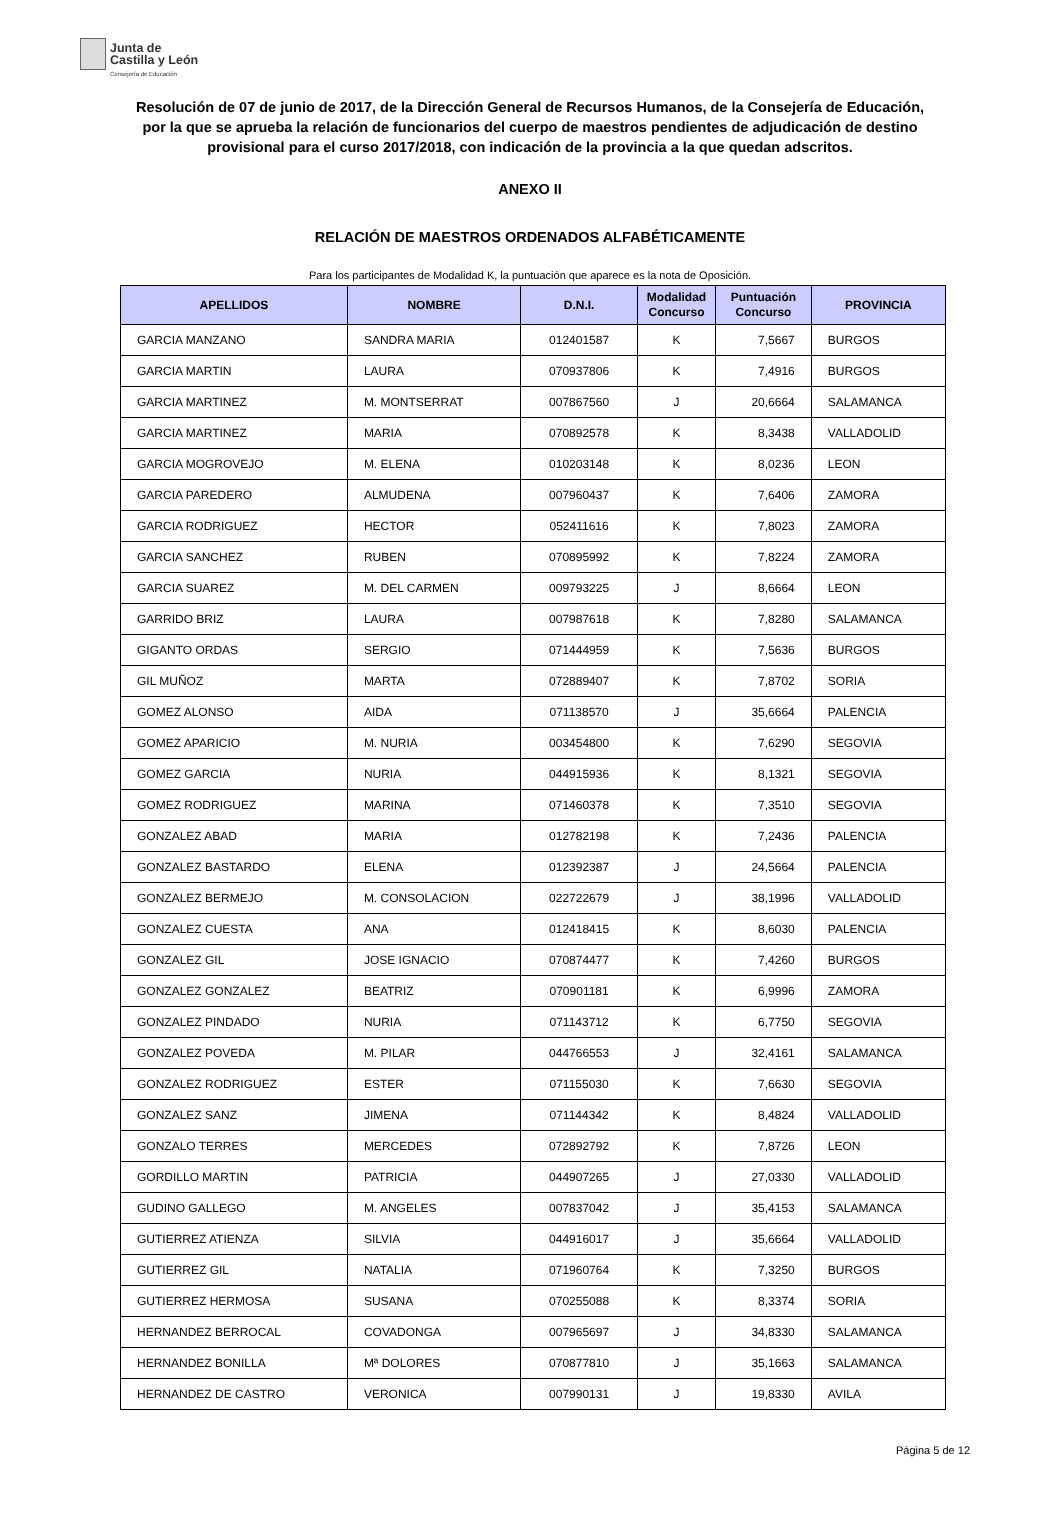Junta de
Castilla y León
Consejería de Educación
Resolución de 07 de junio de 2017, de la Dirección General de Recursos Humanos, de la Consejería de Educación, por la que se aprueba la relación de funcionarios del cuerpo de maestros pendientes de adjudicación de destino provisional para el curso 2017/2018, con indicación de la provincia a la que quedan adscritos.
ANEXO II
RELACIÓN DE MAESTROS ORDENADOS ALFABÉTICAMENTE
Para los participantes de Modalidad K, la puntuación que aparece es la nota de Oposición.
| APELLIDOS | NOMBRE | D.N.I. | Modalidad Concurso | Puntuación Concurso | PROVINCIA |
| --- | --- | --- | --- | --- | --- |
| GARCIA MANZANO | SANDRA MARIA | 012401587 | K | 7,5667 | BURGOS |
| GARCIA MARTIN | LAURA | 070937806 | K | 7,4916 | BURGOS |
| GARCIA MARTINEZ | M. MONTSERRAT | 007867560 | J | 20,6664 | SALAMANCA |
| GARCIA MARTINEZ | MARIA | 070892578 | K | 8,3438 | VALLADOLID |
| GARCIA MOGROVEJO | M. ELENA | 010203148 | K | 8,0236 | LEON |
| GARCIA PAREDERO | ALMUDENA | 007960437 | K | 7,6406 | ZAMORA |
| GARCIA RODRIGUEZ | HECTOR | 052411616 | K | 7,8023 | ZAMORA |
| GARCIA SANCHEZ | RUBEN | 070895992 | K | 7,8224 | ZAMORA |
| GARCIA SUAREZ | M. DEL CARMEN | 009793225 | J | 8,6664 | LEON |
| GARRIDO BRIZ | LAURA | 007987618 | K | 7,8280 | SALAMANCA |
| GIGANTO ORDAS | SERGIO | 071444959 | K | 7,5636 | BURGOS |
| GIL MUÑOZ | MARTA | 072889407 | K | 7,8702 | SORIA |
| GOMEZ ALONSO | AIDA | 071138570 | J | 35,6664 | PALENCIA |
| GOMEZ APARICIO | M. NURIA | 003454800 | K | 7,6290 | SEGOVIA |
| GOMEZ GARCIA | NURIA | 044915936 | K | 8,1321 | SEGOVIA |
| GOMEZ RODRIGUEZ | MARINA | 071460378 | K | 7,3510 | SEGOVIA |
| GONZALEZ ABAD | MARIA | 012782198 | K | 7,2436 | PALENCIA |
| GONZALEZ BASTARDO | ELENA | 012392387 | J | 24,5664 | PALENCIA |
| GONZALEZ BERMEJO | M. CONSOLACION | 022722679 | J | 38,1996 | VALLADOLID |
| GONZALEZ CUESTA | ANA | 012418415 | K | 8,6030 | PALENCIA |
| GONZALEZ GIL | JOSE IGNACIO | 070874477 | K | 7,4260 | BURGOS |
| GONZALEZ GONZALEZ | BEATRIZ | 070901181 | K | 6,9996 | ZAMORA |
| GONZALEZ PINDADO | NURIA | 071143712 | K | 6,7750 | SEGOVIA |
| GONZALEZ POVEDA | M. PILAR | 044766553 | J | 32,4161 | SALAMANCA |
| GONZALEZ RODRIGUEZ | ESTER | 071155030 | K | 7,6630 | SEGOVIA |
| GONZALEZ SANZ | JIMENA | 071144342 | K | 8,4824 | VALLADOLID |
| GONZALO TERRES | MERCEDES | 072892792 | K | 7,8726 | LEON |
| GORDILLO MARTIN | PATRICIA | 044907265 | J | 27,0330 | VALLADOLID |
| GUDINO GALLEGO | M. ANGELES | 007837042 | J | 35,4153 | SALAMANCA |
| GUTIERREZ ATIENZA | SILVIA | 044916017 | J | 35,6664 | VALLADOLID |
| GUTIERREZ GIL | NATALIA | 071960764 | K | 7,3250 | BURGOS |
| GUTIERREZ HERMOSA | SUSANA | 070255088 | K | 8,3374 | SORIA |
| HERNANDEZ BERROCAL | COVADONGA | 007965697 | J | 34,8330 | SALAMANCA |
| HERNANDEZ BONILLA | Mª DOLORES | 070877810 | J | 35,1663 | SALAMANCA |
| HERNANDEZ DE CASTRO | VERONICA | 007990131 | J | 19,8330 | AVILA |
Página 5 de 12